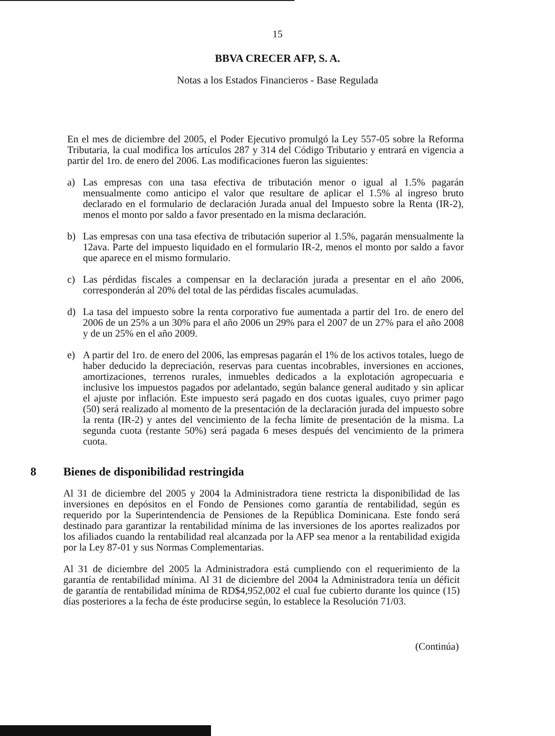15
BBVA CRECER AFP, S. A.
Notas a los Estados Financieros - Base Regulada
En el mes de diciembre del 2005, el Poder Ejecutivo promulgó la Ley 557-05 sobre la Reforma Tributaria, la cual modifica los artículos 287 y 314 del Código Tributario y entrará en vigencia a partir del 1ro. de enero del 2006. Las modificaciones fueron las siguientes:
a) Las empresas con una tasa efectiva de tributación menor o igual al 1.5% pagarán mensualmente como anticipo el valor que resultare de aplicar el 1.5% al ingreso bruto declarado en el formulario de declaración Jurada anual del Impuesto sobre la Renta (IR-2), menos el monto por saldo a favor presentado en la misma declaración.
b) Las empresas con una tasa efectiva de tributación superior al 1.5%, pagarán mensualmente la 12ava. Parte del impuesto liquidado en el formulario IR-2, menos el monto por saldo a favor que aparece en el mismo formulario.
c) Las pérdidas fiscales a compensar en la declaración jurada a presentar en el año 2006, corresponderán al 20% del total de las pérdidas fiscales acumuladas.
d) La tasa del impuesto sobre la renta corporativo fue aumentada a partir del 1ro. de enero del 2006 de un 25% a un 30% para el año 2006 un 29% para el 2007 de un 27% para el año 2008 y de un 25% en el año 2009.
e) A partir del 1ro. de enero del 2006, las empresas pagarán el 1% de los activos totales, luego de haber deducido la depreciación, reservas para cuentas incobrables, inversiones en acciones, amortizaciones, terrenos rurales, inmuebles dedicados a la explotación agropecuaria e inclusive los impuestos pagados por adelantado, según balance general auditado y sin aplicar el ajuste por inflación. Este impuesto será pagado en dos cuotas iguales, cuyo primer pago (50) será realizado al momento de la presentación de la declaración jurada del impuesto sobre la renta (IR-2) y antes del vencimiento de la fecha límite de presentación de la misma. La segunda cuota (restante 50%) será pagada 6 meses después del vencimiento de la primera cuota.
8 Bienes de disponibilidad restringida
Al 31 de diciembre del 2005 y 2004 la Administradora tiene restricta la disponibilidad de las inversiones en depósitos en el Fondo de Pensiones como garantía de rentabilidad, según es requerido por la Superintendencia de Pensiones de la República Dominicana. Este fondo será destinado para garantizar la rentabilidad mínima de las inversiones de los aportes realizados por los afiliados cuando la rentabilidad real alcanzada por la AFP sea menor a la rentabilidad exigida por la Ley 87-01 y sus Normas Complementarias.
Al 31 de diciembre del 2005 la Administradora está cumpliendo con el requerimiento de la garantía de rentabilidad mínima. Al 31 de diciembre del 2004 la Administradora tenía un déficit de garantía de rentabilidad mínima de RD$4,952,002 el cual fue cubierto durante los quince (15) días posteriores a la fecha de éste producirse según, lo establece la Resolución 71/03.
(Continúa)